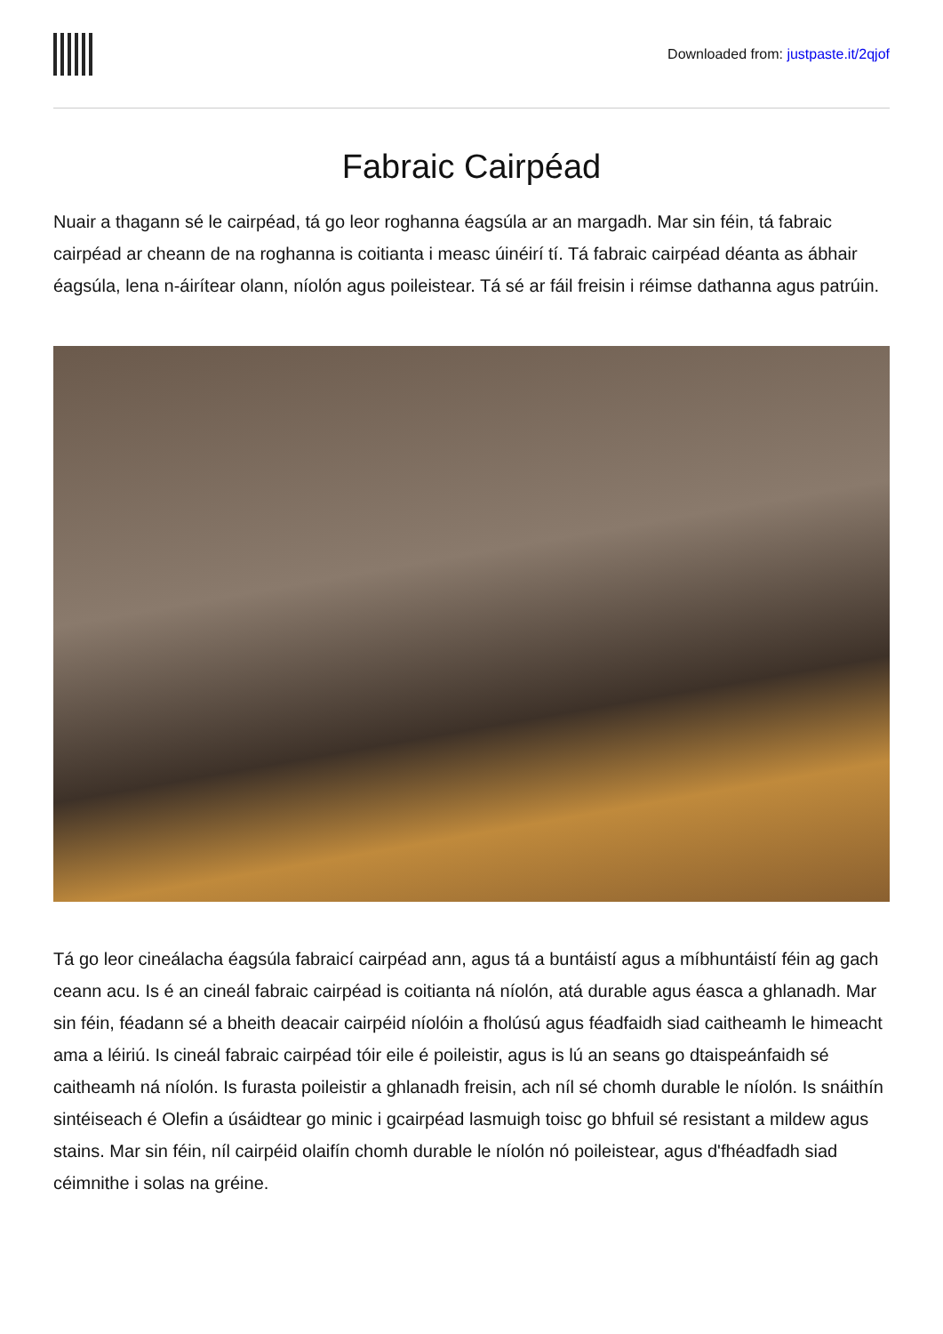Downloaded from: justpaste.it/2qjof
Fabraic Cairpéad
Nuair a thagann sé le cairpéad, tá go leor roghanna éagsúla ar an margadh. Mar sin féin, tá fabraic cairpéad ar cheann de na roghanna is coitianta i measc úinéirí tí. Tá fabraic cairpéad déanta as ábhair éagsúla, lena n-áirítear olann, níolón agus poileistear. Tá sé ar fáil freisin i réimse dathanna agus patrúin.
Tá go leor cineálacha éagsúla fabraicí cairpéad ann, agus tá a buntáistí agus a míbhuntáistí féin ag gach ceann acu. Is é an cineál fabraic cairpéad is coitianta ná níolón, atá durable agus éasca a ghlanadh. Mar sin féin, féadann sé a bheith deacair cairpéid níolóin a fholúsú agus féadfaidh siad caitheamh le himeacht ama a léiriú. Is cineál fabraic cairpéad tóir eile é poileistir, agus is lú an seans go dtaispeánfaidh sé caitheamh ná níolón. Is furasta poileistir a ghlanadh freisin, ach níl sé chomh durable le níolón. Is snáithín sintéiseach é Olefin a úsáidtear go minic i gcairpéad lasmuigh toisc go bhfuil sé resistant a mildew agus stains. Mar sin féin, níl cairpéid olaifín chomh durable le níolón nó poileistear, agus d'fhéadfadh siad céimnithe i solas na gréine.